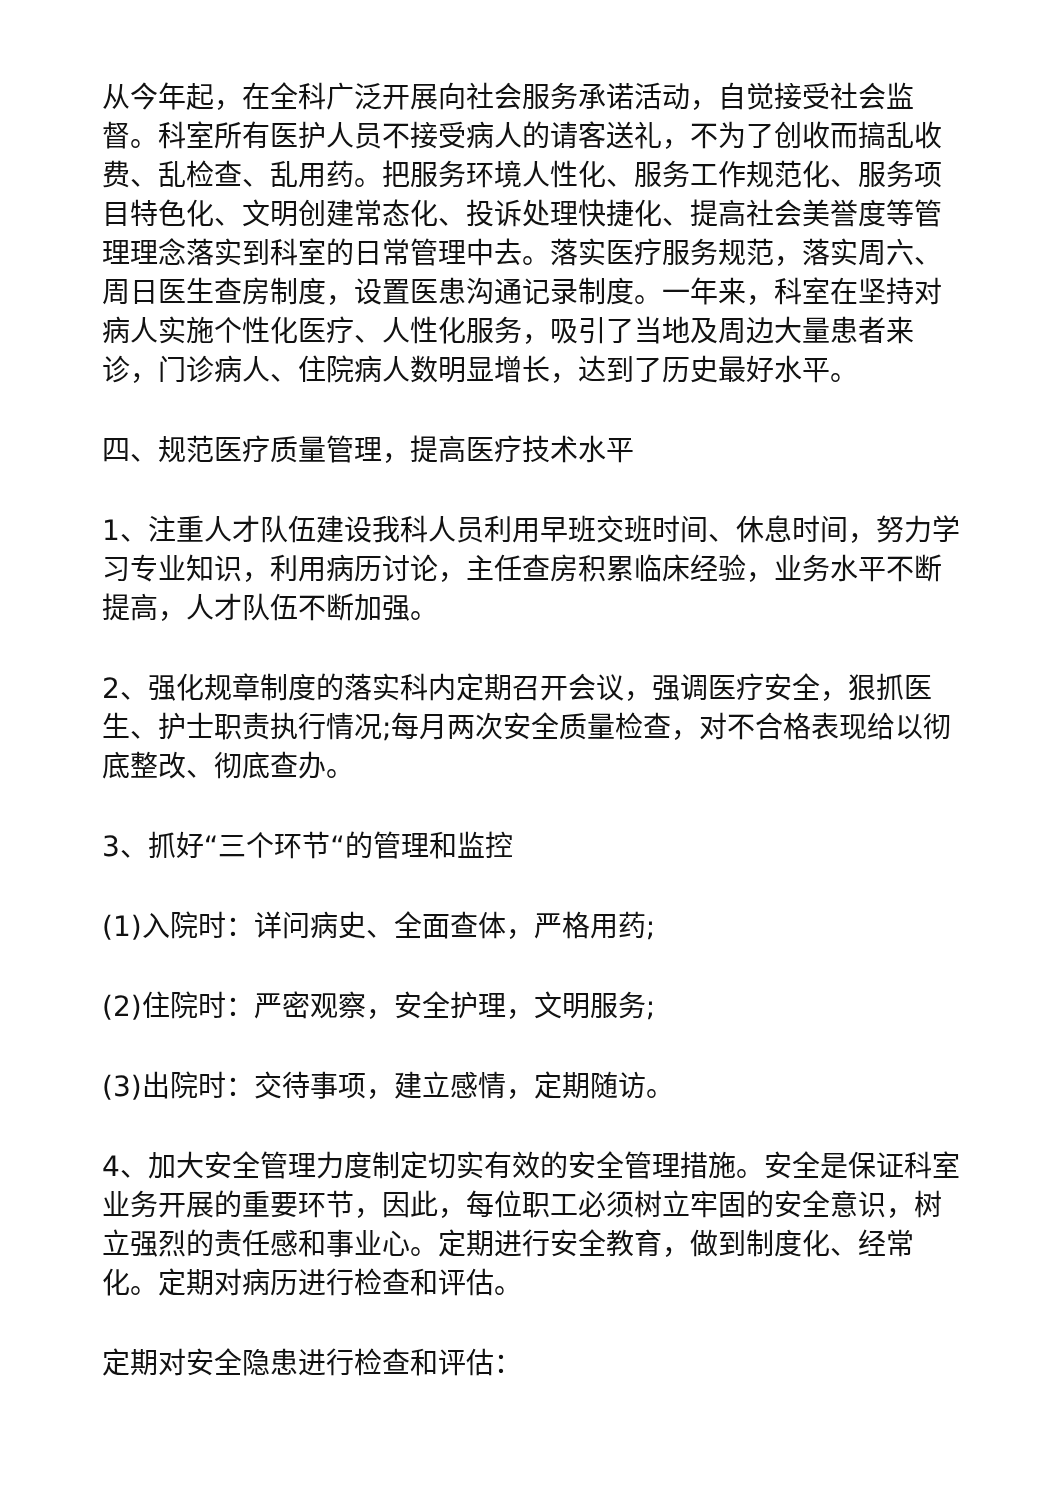从今年起，在全科广泛开展向社会服务承诺活动，自觉接受社会监督。科室所有医护人员不接受病人的请客送礼，不为了创收而搞乱收费、乱检查、乱用药。把服务环境人性化、服务工作规范化、服务项目特色化、文明创建常态化、投诉处理快捷化、提高社会美誉度等管理理念落实到科室的日常管理中去。落实医疗服务规范，落实周六、周日医生查房制度，设置医患沟通记录制度。一年来，科室在坚持对病人实施个性化医疗、人性化服务，吸引了当地及周边大量患者来诊，门诊病人、住院病人数明显增长，达到了历史最好水平。
四、规范医疗质量管理，提高医疗技术水平
1、注重人才队伍建设我科人员利用早班交班时间、休息时间，努力学习专业知识，利用病历讨论，主任查房积累临床经验，业务水平不断提高，人才队伍不断加强。
2、强化规章制度的落实科内定期召开会议，强调医疗安全，狠抓医生、护士职责执行情况;每月两次安全质量检查，对不合格表现给以彻底整改、彻底查办。
3、抓好“三个环节“的管理和监控
(1)入院时：详问病史、全面查体，严格用药;
(2)住院时：严密观察，安全护理，文明服务;
(3)出院时：交待事项，建立感情，定期随访。
4、加大安全管理力度制定切实有效的安全管理措施。安全是保证科室业务开展的重要环节，因此，每位职工必须树立牢固的安全意识，树立强烈的责任感和事业心。定期进行安全教育，做到制度化、经常化。定期对病历进行检查和评估。
定期对安全隐患进行检查和评估：